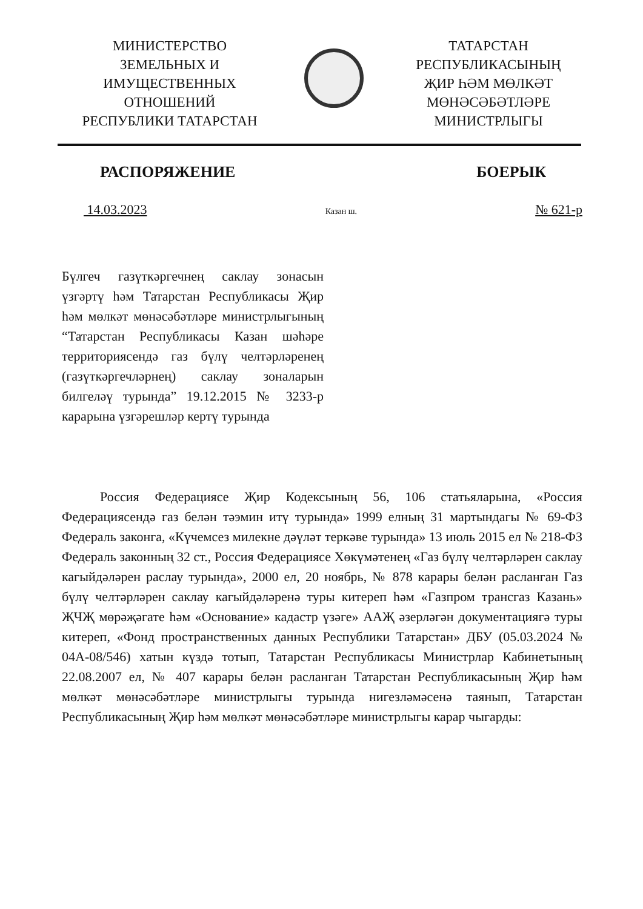МИНИСТЕРСТВО
ЗЕМЕЛЬНЫХ И
ИМУЩЕСТВЕННЫХ
ОТНОШЕНИЙ
РЕСПУБЛИКИ ТАТАРСТАН
ТАТАРСТАН
РЕСПУБЛИКАСЫНЫҢ
ҖИР ҺӘМ МӨЛКӘТ
МӨНӘСӘБӘТЛӘРЕ
МИНИСТРЛЫГЫ
РАСПОРЯЖЕНИЕ БОЕРЫК
14.03.2023 Казан ш. № 621-р
Бүлгеч газүткәргечнең саклау зонасын үзгәртү һәм Татарстан Республикасы Җир һәм мөлкәт мөнәсәбәтләре министрлыгының “Татарстан Республикасы Казан шәһәре территориясендә газ бүлү челтәрләренең (газүткәргечләрнең) саклау зоналарын билгеләү турында” 19.12.2015 № 3233-р карарына үзгәрешләр кертү турында
Россия Федерациясе Җир Кодексының 56, 106 статьяларына, «Россия Федерациясендә газ белән тәэмин итү турында» 1999 елның 31 мартындагы № 69-ФЗ Федераль законга, «Күчемсез милекне дәүләт теркәве турында» 13 июль 2015 ел № 218-ФЗ Федераль законның 32 ст., Россия Федерациясе Хөкүмәтенең «Газ бүлү челтәрләрен саклау кагыйдәләрен раслау турында», 2000 ел, 20 ноябрь, № 878 карары белән расланган Газ бүлү челтәрләрен саклау кагыйдәләренә туры китереп һәм «Газпром трансгаз Казань» ҖЧҖ мөрәҗәгате һәм «Основание» кадастр үзәге» ААҖ әзерләгән документациягә туры китереп, «Фонд пространственных данных Республики Татарстан» ДБУ (05.03.2024 № 04А-08/546) хатын күздә тотып, Татарстан Республикасы Министрлар Кабинетының 22.08.2007 ел, № 407 карары белән расланган Татарстан Республикасының Җир һәм мөлкәт мөнәсәбәтләре министрлыгы турында нигезләмәсенә таянып, Татарстан Республикасының Җир һәм мөлкәт мөнәсәбәтләре министрлыгы карар чыгарды: